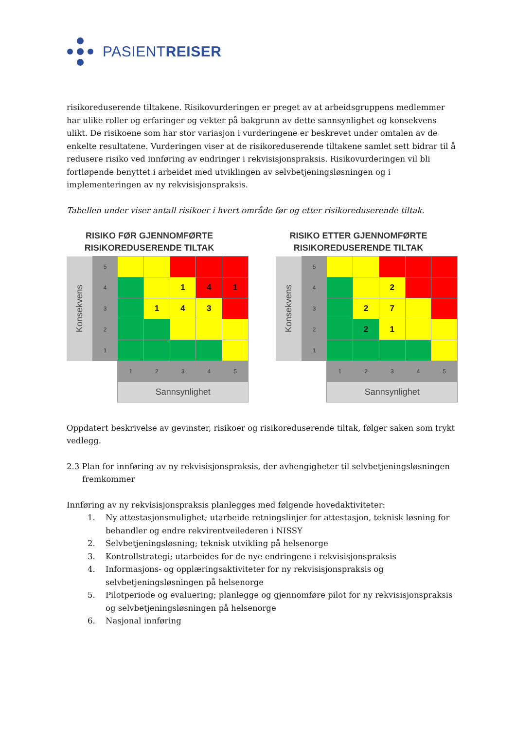PASIENTREISER
risikoreduserende tiltakene. Risikovurderingen er preget av at arbeidsgruppens medlemmer har ulike roller og erfaringer og vekter på bakgrunn av dette sannsynlighet og konsekvens ulikt. De risikoene som har stor variasjon i vurderingene er beskrevet under omtalen av de enkelte resultatene. Vurderingen viser at de risikoreduserende tiltakene samlet sett bidrar til å redusere risiko ved innføring av endringer i rekvisisjonspraksis. Risikovurderingen vil bli fortløpende benyttet i arbeidet med utviklingen av selvbetjeningsløsningen og i implementeringen av ny rekvisisjonspraksis.
Tabellen under viser antall risikoer i hvert område før og etter risikoreduserende tiltak.
RISIKO FØR GJENNOMFØRTE RISIKOREDUSERENDE TILTAK
| Konsekvens | 5 | | | | | |
| | 4 | | | 1 | 4 | 1 |
| | 3 | | 1 | 4 | 3 | |
| | 2 | | | | | |
| | 1 | | | | | |
| | | 1 | 2 | 3 | 4 | 5 |
| | | Sannsynlighet | | | | |
RISIKO ETTER GJENNOMFØRTE RISIKOREDUSERENDE TILTAK
| Konsekvens | 5 | | | | | |
| | 4 | | | 2 | | |
| | 3 | | 2 | 7 | | |
| | 2 | | 2 | 1 | | |
| | 1 | | | | | |
| | | 1 | 2 | 3 | 4 | 5 |
| | | Sannsynlighet | | | | |
Oppdatert beskrivelse av gevinster, risikoer og risikoreduserende tiltak, følger saken som trykt vedlegg.
2.3 Plan for innføring av ny rekvisisjonspraksis, der avhengigheter til selvbetjeningsløsningen fremkommer
Innføring av ny rekvisisjonspraksis planlegges med følgende hovedaktiviteter:
1. Ny attestasjonsmulighet; utarbeide retningslinjer for attestasjon, teknisk løsning for behandler og endre rekvirentveilederen i NISSY
2. Selvbetjeningsløsning; teknisk utvikling på helsenorge
3. Kontrollstrategi; utarbeides for de nye endringene i rekvisisjonspraksis
4. Informasjons- og opplæringsaktiviteter for ny rekvisisjonspraksis og selvbetjeningsløsningen på helsenorge
5. Pilotperiode og evaluering; planlegge og gjennomføre pilot for ny rekvisisjonspraksis og selvbetjeningsløsningen på helsenorge
6. Nasjonal innføring